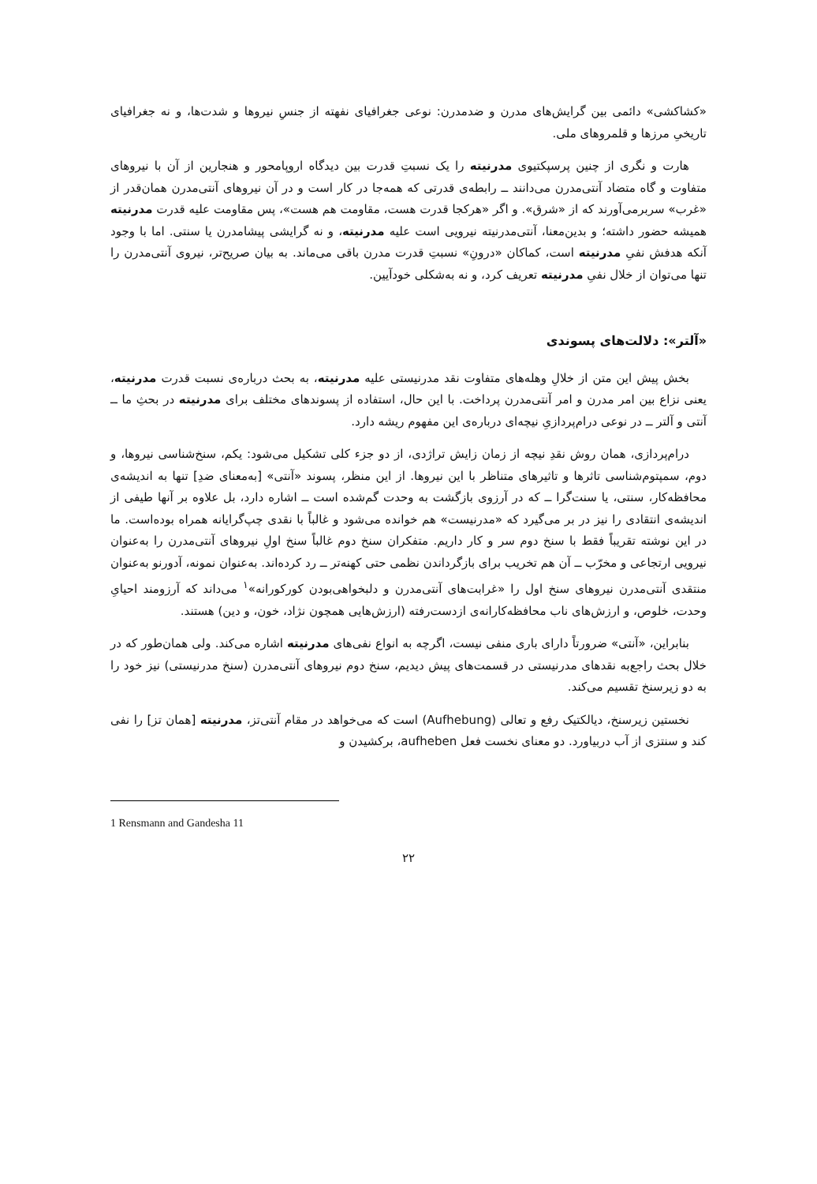«کشاکشی» دائمی بین گرایش‌های مدرن و ضدمدرن: نوعی جغرافیای نفهته از جنسِ نیروها و شدت‌ها، و نه جغرافیای تاریخیِ مرزها و قلمروهای ملی.
هارت و نگری از چنین پرسپکتیوی مدرنیته را یک نسبتِ قدرت بین دیدگاه اروپامحور و هنجارین از آن با نیروهای متفاوت و گاه متضاد آنتی‌مدرن می‌دانند ــ رابطه‌ی قدرتی که همه‌جا در کار است و در آن نیروهای آنتی‌مدرن همان‌قدر از «غرب» سربرمی‌آورند که از «شرق». و اگر «هرکجا قدرت هست، مقاومت هم هست»، پس مقاومت علیه قدرت مدرنیته همیشه حضور داشته؛ و بدین‌معنا، آنتی‌مدرنیته نیرویی است علیه مدرنیته، و نه گرایشی پیشامدرن یا سنتی. اما با وجود آنکه هدفش نفیِ مدرنیته است، کماکان «درونِ» نسبتِ قدرت مدرن باقی می‌ماند. به بیان صریح‌تر، نیروی آنتی‌مدرن را تنها می‌توان از خلال نفیِ مدرنیته تعریف کرد، و نه به‌شکلی خودآیین.
«آلتر»: دلالت‌های پسوندی
بخش پیش این متن از خلالِ وهله‌های متفاوت نقد مدرنیستی علیه مدرنیته، به بحث درباره‌ی نسبت قدرت مدرنیته، یعنی نزاع بین امر مدرن و امر آنتی‌مدرن پرداخت. با این حال، استفاده از پسوندهای مختلف برای مدرنیته در بحثِ ما ــ آنتی و آلتر ــ در نوعی درام‌پردازیِ نیچه‌ای درباره‌ی این مفهوم ریشه دارد.
درام‌پردازی، همان روش نقدِ نیچه از زمان زایش تراژدی، از دو جزء کلی تشکیل می‌شود: یکم، سنخ‌شناسی نیروها، و دوم، سمپتوم‌شناسی تاثرها و تاثیرهای متناظر با این نیروها. از این منظر، پسوند «آنتی» [به‌معنای ضدِ] تنها به اندیشه‌ی محافظه‌کار، سنتی، یا سنت‌گرا ــ که در آرزوی بازگشت به وحدت گم‌شده است ــ اشاره دارد، بل علاوه بر آنها طیفی از اندیشه‌ی انتقادی را نیز در بر می‌گیرد که «مدرنیست» هم خوانده می‌شود و غالباً با نقدی چپ‌گرایانه همراه بوده‌است. ما در این نوشته تقریباً فقط با سنخ دوم سر و کار داریم. متفکران سنخ دوم غالباً سنخ اولِ نیروهای آنتی‌مدرن را به‌عنوان نیرویی ارتجاعی و مخرّب ــ آن هم تخریب برای بازگرداندن نظمی حتی کهنه‌تر ــ رد کرده‌اند. به‌عنوان نمونه، آدورنو به‌عنوان منتقدی آنتی‌مدرن نیروهای سنخ اول را «غرابت‌های آنتی‌مدرن و دلبخواهی‌بودن کورکورانه»<sup>۱</sup> می‌داند که آرزومند احیایِ وحدت، خلوص، و ارزش‌های ناب محافظه‌کارانه‌ی ازدست‌رفته (ارزش‌هایی همچون نژاد، خون، و دین) هستند.
بنابراین، «آنتی» ضرورتاً دارای باری منفی نیست، اگرچه به انواع نفی‌های مدرنیته اشاره می‌کند. ولی همان‌طور که در خلال بحث راجع‌به نقدهای مدرنیستی در قسمت‌های پیش دیدیم، سنخ دوم نیروهای آنتی‌مدرن (سنخ مدرنیستی) نیز خود را به دو زیرسنخ تقسیم می‌کند.
نخستین زیرسنخ، دیالکتیک رفع و تعالی (Aufhebung) است که می‌خواهد در مقام آنتی‌تز، مدرنیته [همان تز] را نفی کند و سنتزی از آب دربیاورد. دو معنای نخست فعل aufheben، برکشیدن و
1 Rensmann and Gandesha 11
۲۲